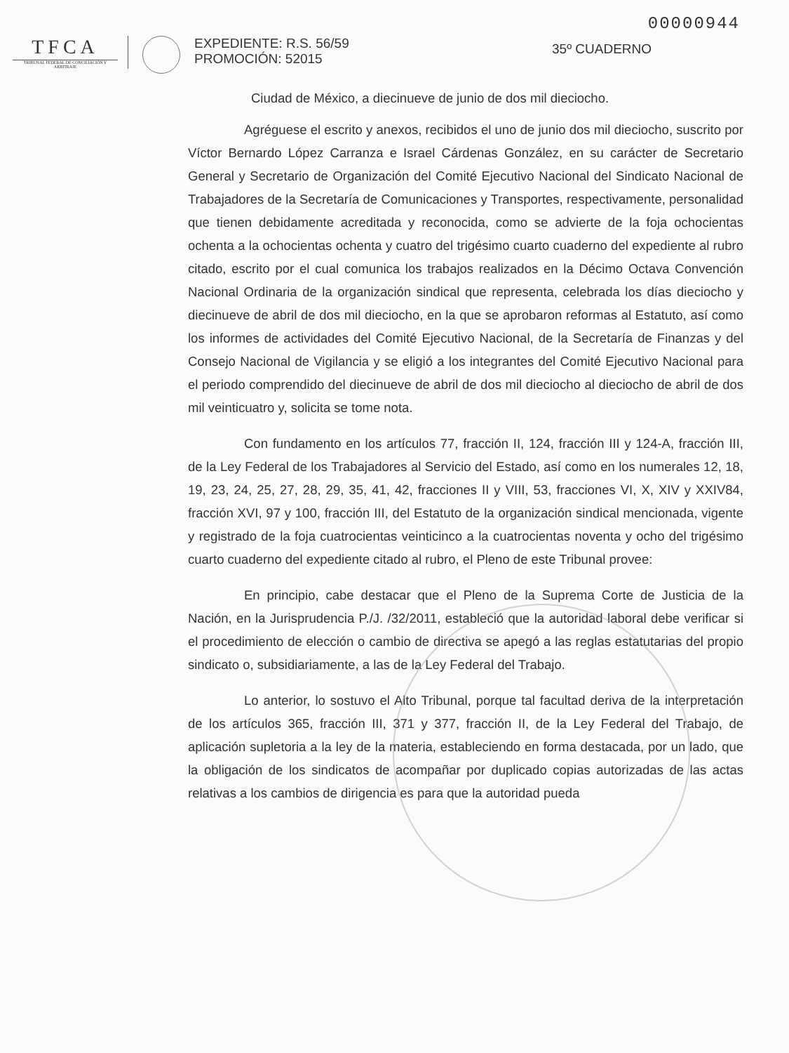00000944
TFCA
TRIBUNAL FEDERAL DE CONCILIACIÓN Y ARBITRAJE
EXPEDIENTE: R.S. 56/59
PROMOCIÓN: 52015
35º CUADERNO
Ciudad de México, a diecinueve de junio de dos mil dieciocho.
Agréguese el escrito y anexos, recibidos el uno de junio dos mil dieciocho, suscrito por Víctor Bernardo López Carranza e Israel Cárdenas González, en su carácter de Secretario General y Secretario de Organización del Comité Ejecutivo Nacional del Sindicato Nacional de Trabajadores de la Secretaría de Comunicaciones y Transportes, respectivamente, personalidad que tienen debidamente acreditada y reconocida, como se advierte de la foja ochocientas ochenta a la ochocientas ochenta y cuatro del trigésimo cuarto cuaderno del expediente al rubro citado, escrito por el cual comunica los trabajos realizados en la Décimo Octava Convención Nacional Ordinaria de la organización sindical que representa, celebrada los días dieciocho y diecinueve de abril de dos mil dieciocho, en la que se aprobaron reformas al Estatuto, así como los informes de actividades del Comité Ejecutivo Nacional, de la Secretaría de Finanzas y del Consejo Nacional de Vigilancia y se eligió a los integrantes del Comité Ejecutivo Nacional para el periodo comprendido del diecinueve de abril de dos mil dieciocho al dieciocho de abril de dos mil veinticuatro y, solicita se tome nota.
Con fundamento en los artículos 77, fracción II, 124, fracción III y 124-A, fracción III, de la Ley Federal de los Trabajadores al Servicio del Estado, así como en los numerales 12, 18, 19, 23, 24, 25, 27, 28, 29, 35, 41, 42, fracciones II y VIII, 53, fracciones VI, X, XIV y XXIV84, fracción XVI, 97 y 100, fracción III, del Estatuto de la organización sindical mencionada, vigente y registrado de la foja cuatrocientas veinticinco a la cuatrocientas noventa y ocho del trigésimo cuarto cuaderno del expediente citado al rubro, el Pleno de este Tribunal provee:
En principio, cabe destacar que el Pleno de la Suprema Corte de Justicia de la Nación, en la Jurisprudencia P./J. /32/2011, estableció que la autoridad laboral debe verificar si el procedimiento de elección o cambio de directiva se apegó a las reglas estatutarias del propio sindicato o, subsidiariamente, a las de la Ley Federal del Trabajo.
Lo anterior, lo sostuvo el Alto Tribunal, porque tal facultad deriva de la interpretación de los artículos 365, fracción III, 371 y 377, fracción II, de la Ley Federal del Trabajo, de aplicación supletoria a la ley de la materia, estableciendo en forma destacada, por un lado, que la obligación de los sindicatos de acompañar por duplicado copias autorizadas de las actas relativas a los cambios de dirigencia es para que la autoridad pueda